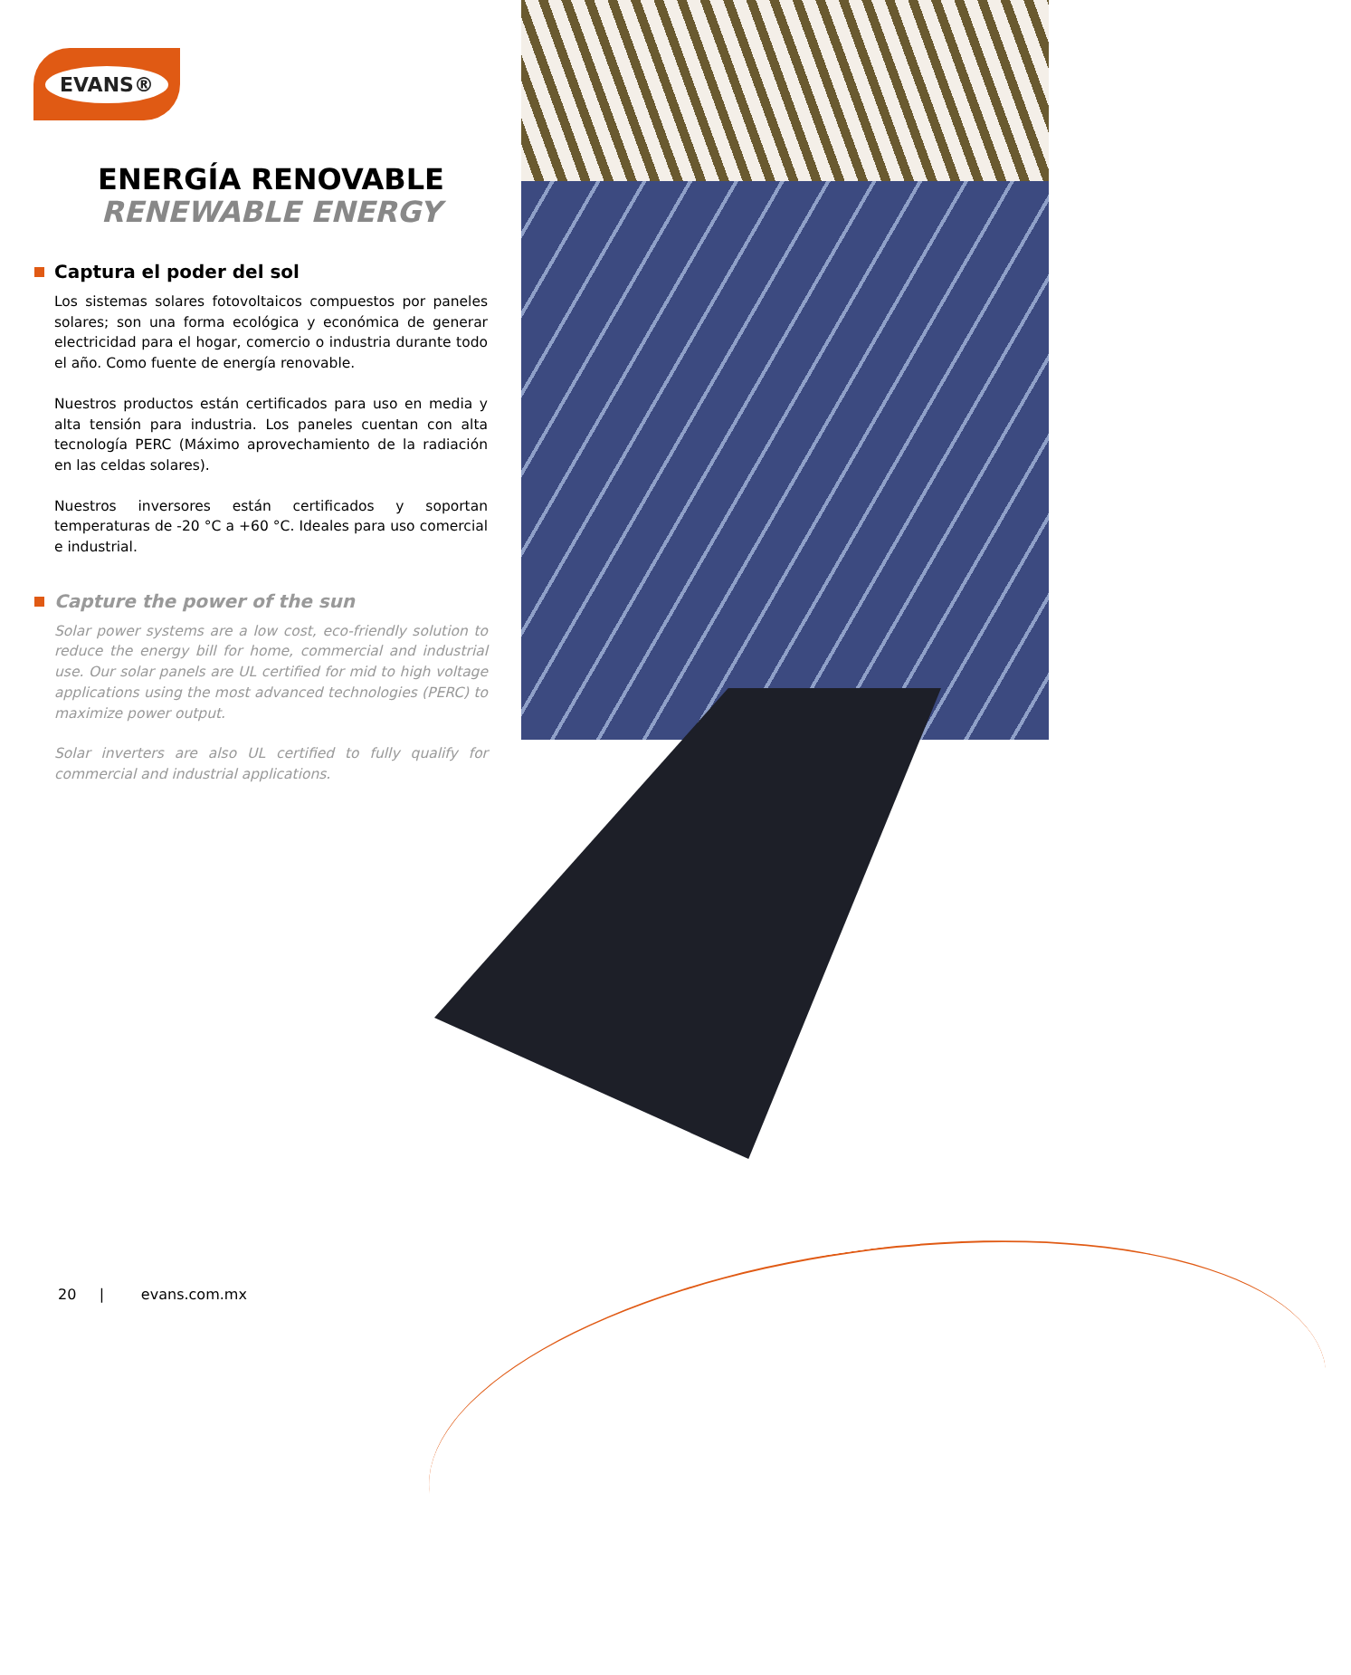EVANS®
ENERGÍA RENOVABLE
RENEWABLE ENERGY
Captura el poder del sol
Los sistemas solares fotovoltaicos compuestos por paneles solares; son una forma ecológica y económica de generar electricidad para el hogar, comercio o industria durante todo el año. Como fuente de energía renovable.
Nuestros productos están certificados para uso en media y alta tensión para industria. Los paneles cuentan con alta tecnología PERC (Máximo aprovechamiento de la radiación en las celdas solares).
Nuestros inversores están certificados y soportan temperaturas de -20 °C a +60 °C. Ideales para uso comercial e industrial.
Capture the power of the sun
Solar power systems are a low cost, eco-friendly solution to reduce the energy bill for home, commercial and industrial use. Our solar panels are UL certified for mid to high voltage applications using the most advanced technologies (PERC) to maximize power output.
Solar inverters are also UL certified to fully qualify for commercial and industrial applications.
20 | evans.com.mx